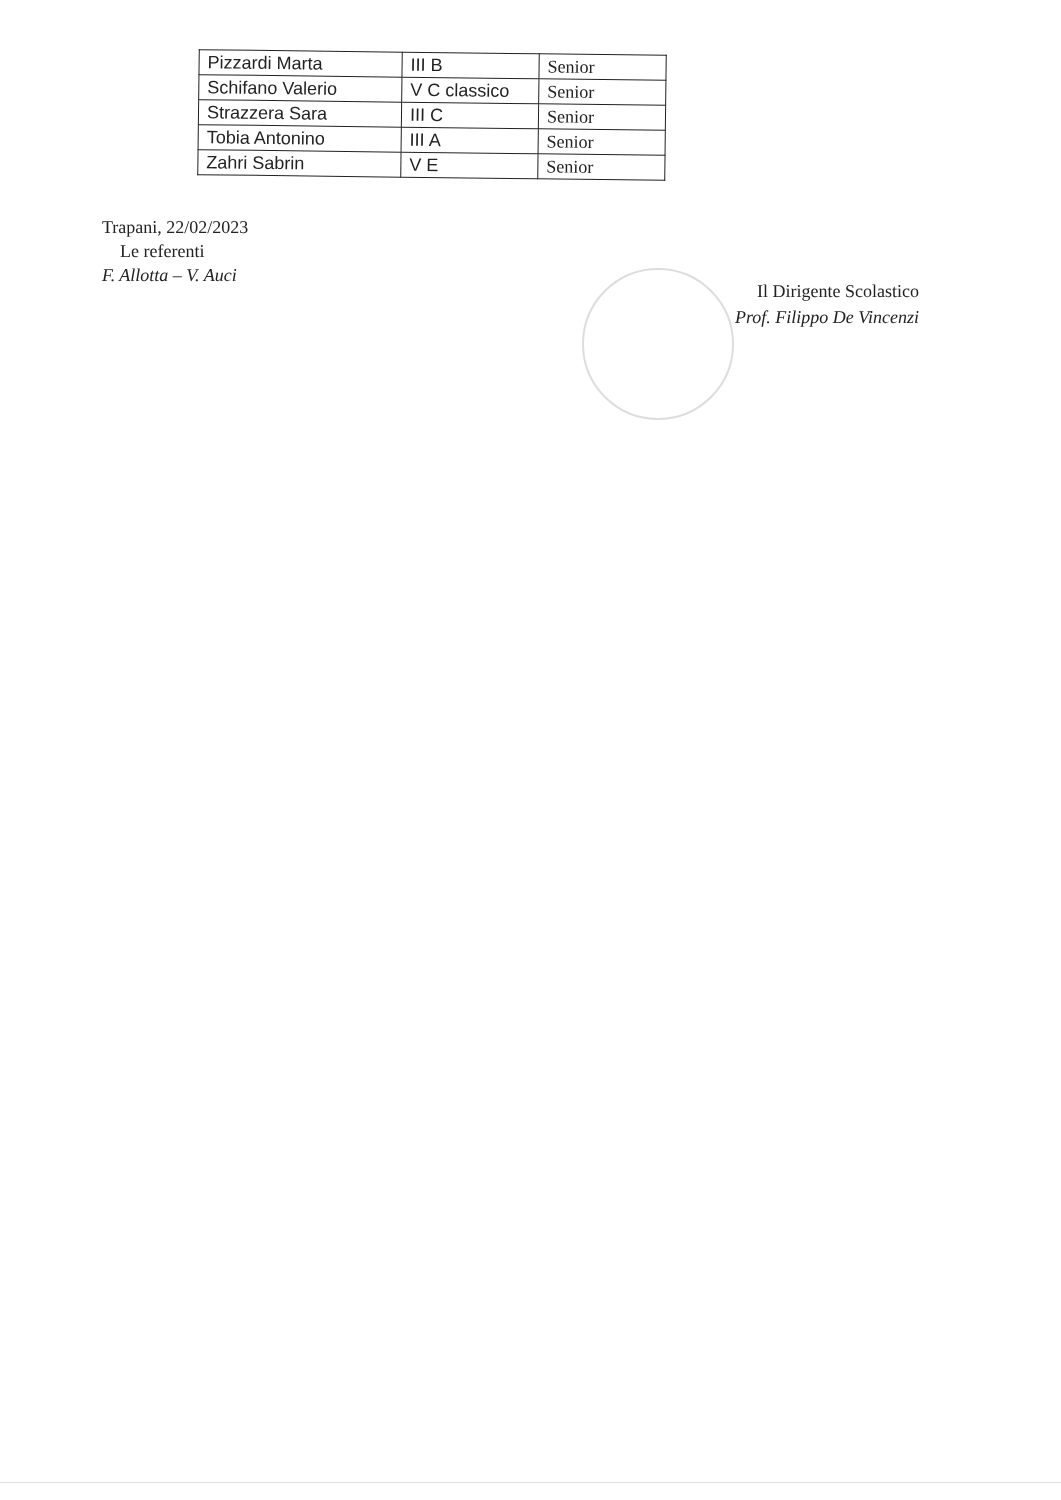| Pizzardi Marta | III B | Senior |
| Schifano Valerio | V C classico | Senior |
| Strazzera Sara | III C | Senior |
| Tobia Antonino | III A | Senior |
| Zahri Sabrin | V E | Senior |
Trapani, 22/02/2023
Le referenti
F. Allotta – V. Auci
Il Dirigente Scolastico
Prof. Filippo De Vincenzi